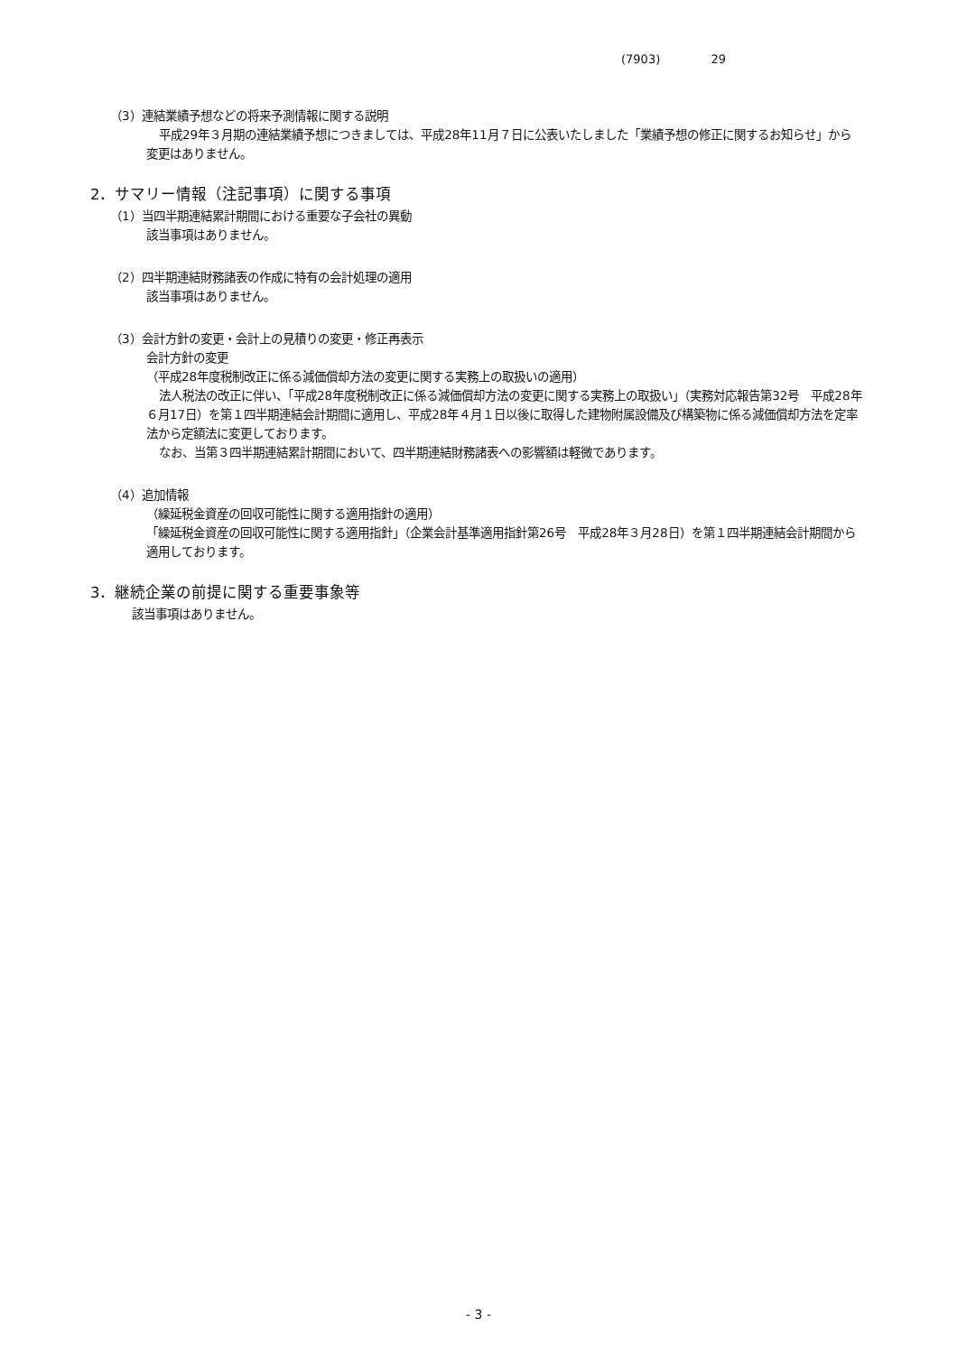(7903) 29
（3）連結業績予想などの将来予測情報に関する説明
平成29年３月期の連結業績予想につきましては、平成28年11月７日に公表いたしました「業績予想の修正に関するお知らせ」から変更はありません。
2．サマリー情報（注記事項）に関する事項
（1）当四半期連結累計期間における重要な子会社の異動
該当事項はありません。
（2）四半期連結財務諸表の作成に特有の会計処理の適用
該当事項はありません。
（3）会計方針の変更・会計上の見積りの変更・修正再表示
会計方針の変更
（平成28年度税制改正に係る減価償却方法の変更に関する実務上の取扱いの適用）
法人税法の改正に伴い、「平成28年度税制改正に係る減価償却方法の変更に関する実務上の取扱い」（実務対応報告第32号　平成28年６月17日）を第１四半期連結会計期間に適用し、平成28年４月１日以後に取得した建物附属設備及び構築物に係る減価償却方法を定率法から定額法に変更しております。
なお、当第３四半期連結累計期間において、四半期連結財務諸表への影響額は軽微であります。
（4）追加情報
（繰延税金資産の回収可能性に関する適用指針の適用）
「繰延税金資産の回収可能性に関する適用指針」（企業会計基準適用指針第26号　平成28年３月28日）を第１四半期連結会計期間から適用しております。
3．継続企業の前提に関する重要事象等
該当事項はありません。
- 3 -